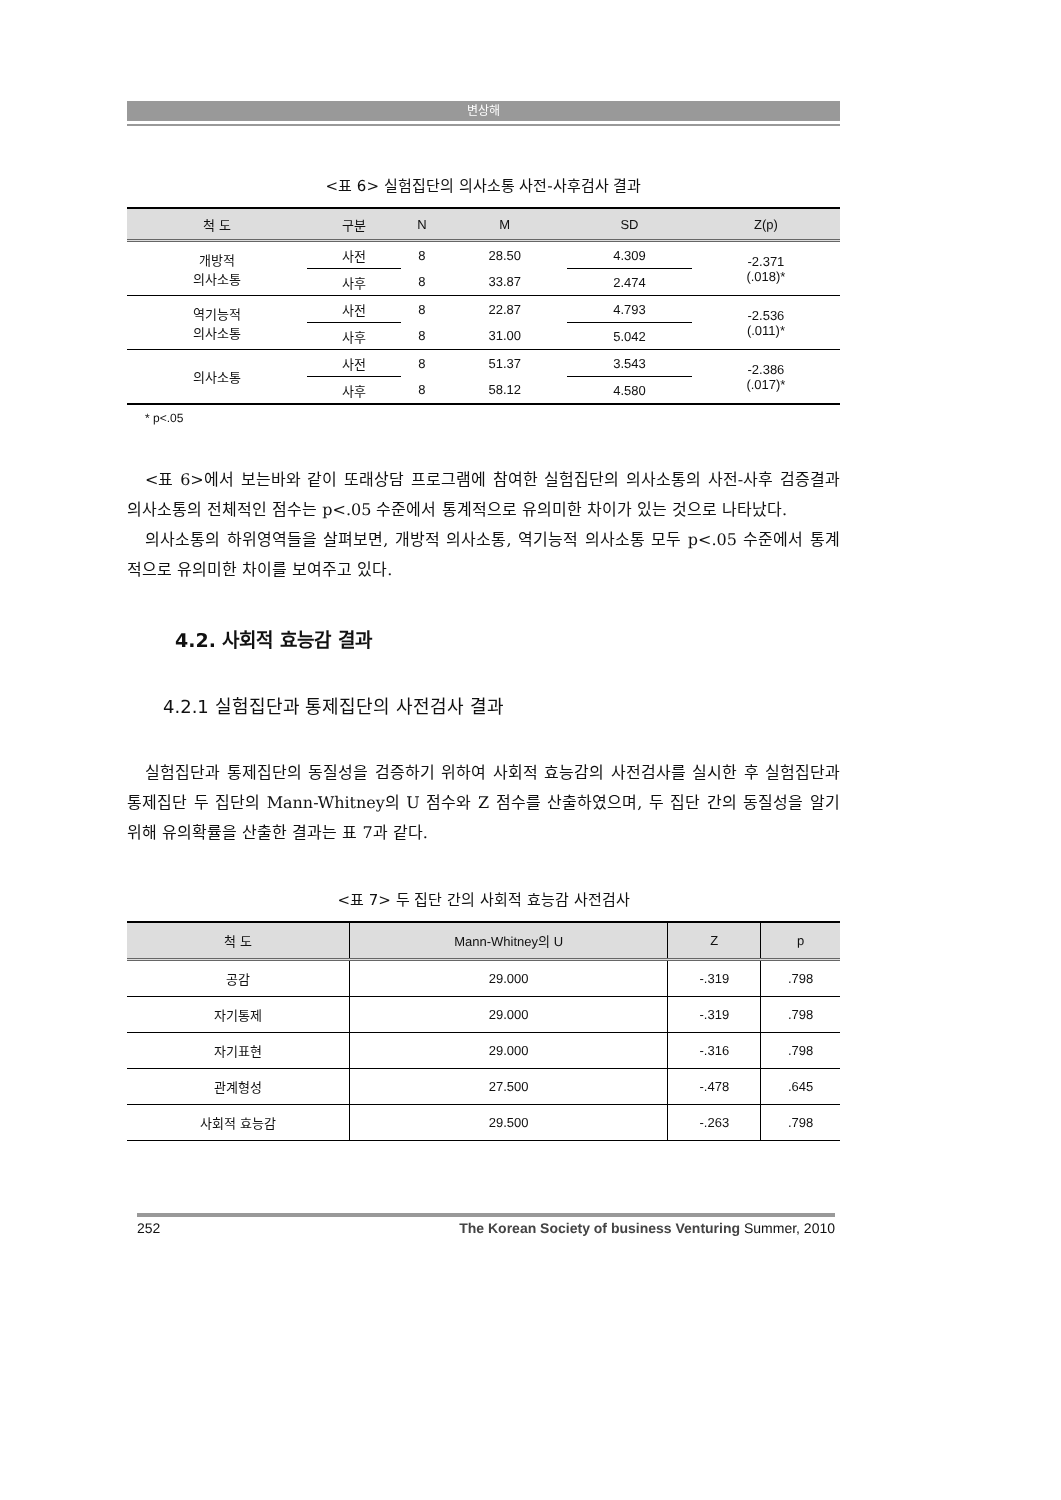변상해
<표 6> 실험집단의 의사소통 사전-사후검사 결과
| 척 도 | 구분 | N | M | SD | Z(p) |
| --- | --- | --- | --- | --- | --- |
| 개방적 의사소통 | 사전 | 8 | 28.50 | 4.309 | -2.371 (.018)* |
| | 사후 | 8 | 33.87 | 2.474 | |
| 역기능적 의사소통 | 사전 | 8 | 22.87 | 4.793 | -2.536 (.011)* |
| | 사후 | 8 | 31.00 | 5.042 | |
| 의사소통 | 사전 | 8 | 51.37 | 3.543 | -2.386 (.017)* |
| | 사후 | 8 | 58.12 | 4.580 | |
* p<.05
<표 6>에서 보는바와 같이 또래상담 프로그램에 참여한 실험집단의 의사소통의 사전-사후 검증결과 의사소통의 전체적인 점수는 p<.05 수준에서 통계적으로 유의미한 차이가 있는 것으로 나타났다.
의사소통의 하위영역들을 살펴보면, 개방적 의사소통, 역기능적 의사소통 모두 p<.05 수준에서 통계적으로 유의미한 차이를 보여주고 있다.
4.2. 사회적 효능감 결과
4.2.1 실험집단과 통제집단의 사전검사 결과
실험집단과 통제집단의 동질성을 검증하기 위하여 사회적 효능감의 사전검사를 실시한 후 실험집단과 통제집단 두 집단의 Mann-Whitney의 U 점수와 Z 점수를 산출하였으며, 두 집단 간의 동질성을 알기 위해 유의확률을 산출한 결과는 표 7과 같다.
<표 7> 두 집단 간의 사회적 효능감 사전검사
| 척 도 | Mann-Whitney의 U | Z | p |
| --- | --- | --- | --- |
| 공감 | 29.000 | -.319 | .798 |
| 자기통제 | 29.000 | -.319 | .798 |
| 자기표현 | 29.000 | -.316 | .798 |
| 관계형성 | 27.500 | -.478 | .645 |
| 사회적 효능감 | 29.500 | -.263 | .798 |
252 The Korean Society of business Venturing Summer, 2010